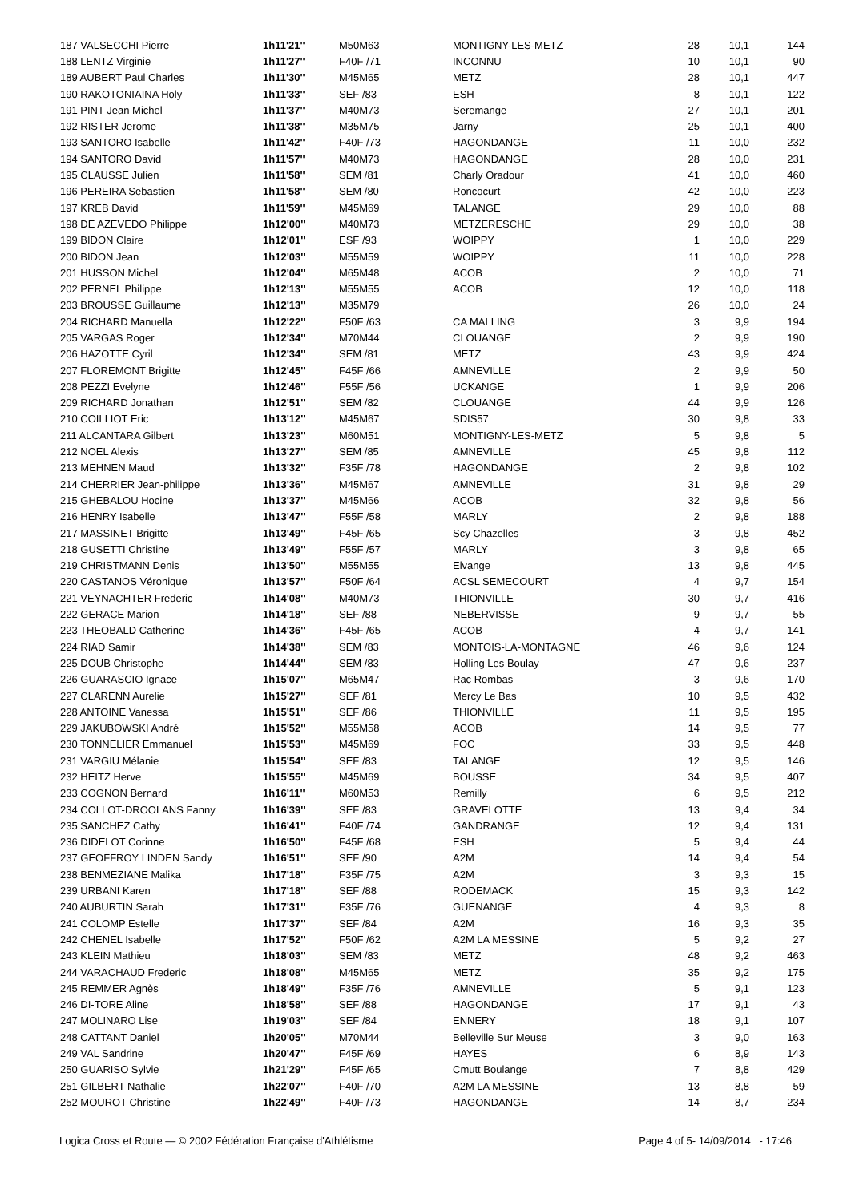| 187 VALSECCHI Pierre | 1h11'21'' | M50M63 | MONTIGNY-LES-METZ | 28 | 10,1 | 144 |
| 188 LENTZ Virginie | 1h11'27'' | F40F /71 | INCONNU | 10 | 10,1 | 90 |
| 189 AUBERT Paul Charles | 1h11'30'' | M45M65 | METZ | 28 | 10,1 | 447 |
| 190 RAKOTONIAINA Holy | 1h11'33'' | SEF /83 | ESH | 8 | 10,1 | 122 |
| 191 PINT Jean Michel | 1h11'37'' | M40M73 | Seremange | 27 | 10,1 | 201 |
| 192 RISTER Jerome | 1h11'38'' | M35M75 | Jarny | 25 | 10,1 | 400 |
| 193 SANTORO Isabelle | 1h11'42'' | F40F /73 | HAGONDANGE | 11 | 10,0 | 232 |
| 194 SANTORO David | 1h11'57'' | M40M73 | HAGONDANGE | 28 | 10,0 | 231 |
| 195 CLAUSSE Julien | 1h11'58'' | SEM /81 | Charly Oradour | 41 | 10,0 | 460 |
| 196 PEREIRA Sebastien | 1h11'58'' | SEM /80 | Roncocurt | 42 | 10,0 | 223 |
| 197 KREB David | 1h11'59'' | M45M69 | TALANGE | 29 | 10,0 | 88 |
| 198 DE AZEVEDO Philippe | 1h12'00'' | M40M73 | METZERESCHE | 29 | 10,0 | 38 |
| 199 BIDON Claire | 1h12'01'' | ESF /93 | WOIPPY | 1 | 10,0 | 229 |
| 200 BIDON Jean | 1h12'03'' | M55M59 | WOIPPY | 11 | 10,0 | 228 |
| 201 HUSSON Michel | 1h12'04'' | M65M48 | ACOB | 2 | 10,0 | 71 |
| 202 PERNEL Philippe | 1h12'13'' | M55M55 | ACOB | 12 | 10,0 | 118 |
| 203 BROUSSE Guillaume | 1h12'13'' | M35M79 | | 26 | 10,0 | 24 |
| 204 RICHARD Manuella | 1h12'22'' | F50F /63 | CA MALLING | 3 | 9,9 | 194 |
| 205 VARGAS Roger | 1h12'34'' | M70M44 | CLOUANGE | 2 | 9,9 | 190 |
| 206 HAZOTTE Cyril | 1h12'34'' | SEM /81 | METZ | 43 | 9,9 | 424 |
| 207 FLOREMONT Brigitte | 1h12'45'' | F45F /66 | AMNEVILLE | 2 | 9,9 | 50 |
| 208 PEZZI Evelyne | 1h12'46'' | F55F /56 | UCKANGE | 1 | 9,9 | 206 |
| 209 RICHARD Jonathan | 1h12'51'' | SEM /82 | CLOUANGE | 44 | 9,9 | 126 |
| 210 COILLIOT Eric | 1h13'12'' | M45M67 | SDIS57 | 30 | 9,8 | 33 |
| 211 ALCANTARA Gilbert | 1h13'23'' | M60M51 | MONTIGNY-LES-METZ | 5 | 9,8 | 5 |
| 212 NOEL Alexis | 1h13'27'' | SEM /85 | AMNEVILLE | 45 | 9,8 | 112 |
| 213 MEHNEN Maud | 1h13'32'' | F35F /78 | HAGONDANGE | 2 | 9,8 | 102 |
| 214 CHERRIER Jean-philippe | 1h13'36'' | M45M67 | AMNEVILLE | 31 | 9,8 | 29 |
| 215 GHEBALOU Hocine | 1h13'37'' | M45M66 | ACOB | 32 | 9,8 | 56 |
| 216 HENRY Isabelle | 1h13'47'' | F55F /58 | MARLY | 2 | 9,8 | 188 |
| 217 MASSINET Brigitte | 1h13'49'' | F45F /65 | Scy Chazelles | 3 | 9,8 | 452 |
| 218 GUSETTI Christine | 1h13'49'' | F55F /57 | MARLY | 3 | 9,8 | 65 |
| 219 CHRISTMANN Denis | 1h13'50'' | M55M55 | Elvange | 13 | 9,8 | 445 |
| 220 CASTANOS Véronique | 1h13'57'' | F50F /64 | ACSL SEMECOURT | 4 | 9,7 | 154 |
| 221 VEYNACHTER Frederic | 1h14'08'' | M40M73 | THIONVILLE | 30 | 9,7 | 416 |
| 222 GERACE Marion | 1h14'18'' | SEF /88 | NEBERVISSE | 9 | 9,7 | 55 |
| 223 THEOBALD Catherine | 1h14'36'' | F45F /65 | ACOB | 4 | 9,7 | 141 |
| 224 RIAD Samir | 1h14'38'' | SEM /83 | MONTOIS-LA-MONTAGNE | 46 | 9,6 | 124 |
| 225 DOUB Christophe | 1h14'44'' | SEM /83 | Holling Les Boulay | 47 | 9,6 | 237 |
| 226 GUARASCIO Ignace | 1h15'07'' | M65M47 | Rac Rombas | 3 | 9,6 | 170 |
| 227 CLARENN Aurelie | 1h15'27'' | SEF /81 | Mercy Le Bas | 10 | 9,5 | 432 |
| 228 ANTOINE Vanessa | 1h15'51'' | SEF /86 | THIONVILLE | 11 | 9,5 | 195 |
| 229 JAKUBOWSKI André | 1h15'52'' | M55M58 | ACOB | 14 | 9,5 | 77 |
| 230 TONNELIER Emmanuel | 1h15'53'' | M45M69 | FOC | 33 | 9,5 | 448 |
| 231 VARGIU Mélanie | 1h15'54'' | SEF /83 | TALANGE | 12 | 9,5 | 146 |
| 232 HEITZ Herve | 1h15'55'' | M45M69 | BOUSSE | 34 | 9,5 | 407 |
| 233 COGNON Bernard | 1h16'11'' | M60M53 | Remilly | 6 | 9,5 | 212 |
| 234 COLLOT-DROOLANS Fanny | 1h16'39'' | SEF /83 | GRAVELOTTE | 13 | 9,4 | 34 |
| 235 SANCHEZ Cathy | 1h16'41'' | F40F /74 | GANDRANGE | 12 | 9,4 | 131 |
| 236 DIDELOT Corinne | 1h16'50'' | F45F /68 | ESH | 5 | 9,4 | 44 |
| 237 GEOFFROY LINDEN Sandy | 1h16'51'' | SEF /90 | A2M | 14 | 9,4 | 54 |
| 238 BENMEZIANE Malika | 1h17'18'' | F35F /75 | A2M | 3 | 9,3 | 15 |
| 239 URBANI Karen | 1h17'18'' | SEF /88 | RODEMACK | 15 | 9,3 | 142 |
| 240 AUBURTIN Sarah | 1h17'31'' | F35F /76 | GUENANGE | 4 | 9,3 | 8 |
| 241 COLOMP Estelle | 1h17'37'' | SEF /84 | A2M | 16 | 9,3 | 35 |
| 242 CHENEL Isabelle | 1h17'52'' | F50F /62 | A2M LA MESSINE | 5 | 9,2 | 27 |
| 243 KLEIN Mathieu | 1h18'03'' | SEM /83 | METZ | 48 | 9,2 | 463 |
| 244 VARACHAUD Frederic | 1h18'08'' | M45M65 | METZ | 35 | 9,2 | 175 |
| 245 REMMER Agnès | 1h18'49'' | F35F /76 | AMNEVILLE | 5 | 9,1 | 123 |
| 246 DI-TORE Aline | 1h18'58'' | SEF /88 | HAGONDANGE | 17 | 9,1 | 43 |
| 247 MOLINARO Lise | 1h19'03'' | SEF /84 | ENNERY | 18 | 9,1 | 107 |
| 248 CATTANT Daniel | 1h20'05'' | M70M44 | Belleville Sur Meuse | 3 | 9,0 | 163 |
| 249 VAL Sandrine | 1h20'47'' | F45F /69 | HAYES | 6 | 8,9 | 143 |
| 250 GUARISO Sylvie | 1h21'29'' | F45F /65 | Cmutt Boulange | 7 | 8,8 | 429 |
| 251 GILBERT Nathalie | 1h22'07'' | F40F /70 | A2M LA MESSINE | 13 | 8,8 | 59 |
| 252 MOUROT Christine | 1h22'49'' | F40F /73 | HAGONDANGE | 14 | 8,7 | 234 |
Logica Cross et Route — © 2002 Fédération Française d'Athlétisme Page 4 of 5- 14/09/2014 - 17:46